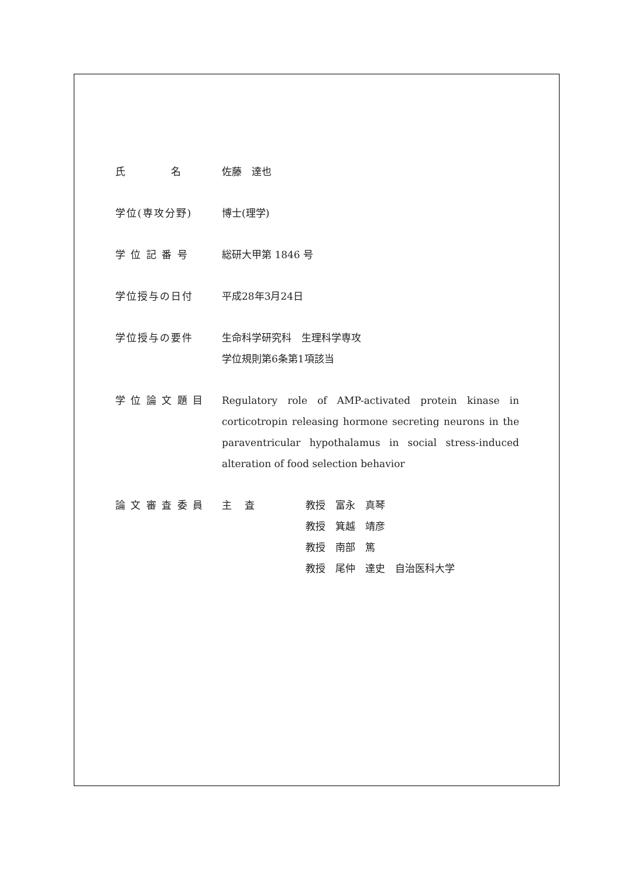氏　　　　名 佐藤　達也
学位(専攻分野) 博士(理学)
学 位 記 番 号 総研大甲第 1846 号
学位授与の日付 平成28年3月24日
学位授与の要件 生命科学研究科　生理科学専攻
学位規則第6条第1項該当
学 位 論 文 題 目 Regulatory role of AMP-activated protein kinase in corticotropin releasing hormone secreting neurons in the paraventricular hypothalamus in social stress-induced alteration of food selection behavior
論 文 審 査 委 員 主　 査 教授　富永　真琴
教授　箕越　靖彦
教授　南部　篤
教授　尾仲　達史　自治医科大学